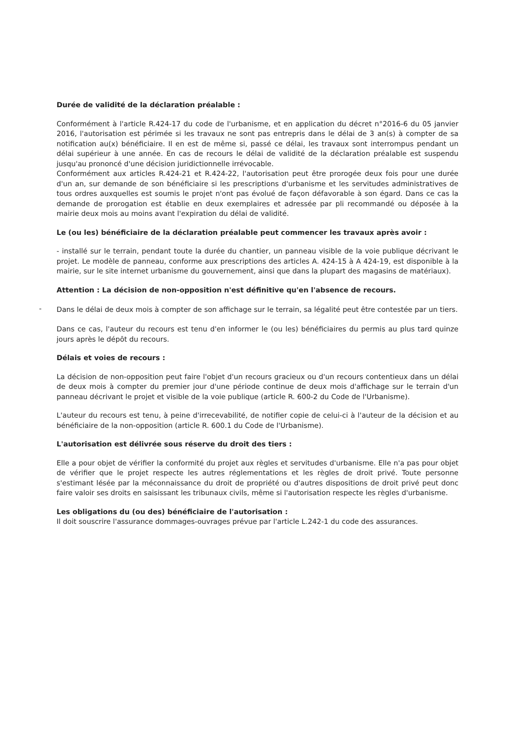Durée de validité de la déclaration préalable :
Conformément à l'article R.424-17 du code de l'urbanisme, et en application du décret n°2016-6 du 05 janvier 2016, l'autorisation est périmée si les travaux ne sont pas entrepris dans le délai de 3 an(s) à compter de sa notification au(x) bénéficiaire. Il en est de même si, passé ce délai, les travaux sont interrompus pendant un délai supérieur à une année. En cas de recours le délai de validité de la déclaration préalable est suspendu jusqu'au prononcé d'une décision juridictionnelle irrévocable.
Conformément aux articles R.424-21 et R.424-22, l'autorisation peut être prorogée deux fois pour une durée d'un an, sur demande de son bénéficiaire si les prescriptions d'urbanisme et les servitudes administratives de tous ordres auxquelles est soumis le projet n'ont pas évolué de façon défavorable à son égard. Dans ce cas la demande de prorogation est établie en deux exemplaires et adressée par pli recommandé ou déposée à la mairie deux mois au moins avant l'expiration du délai de validité.
Le (ou les) bénéficiaire de la déclaration préalable peut commencer les travaux après avoir :
- installé sur le terrain, pendant toute la durée du chantier, un panneau visible de la voie publique décrivant le projet. Le modèle de panneau, conforme aux prescriptions des articles A. 424-15 à A 424-19, est disponible à la mairie, sur le site internet urbanisme du gouvernement, ainsi que dans la plupart des magasins de matériaux).
Attention : La décision de non-opposition n'est définitive qu'en l'absence de recours.
-
Dans le délai de deux mois à compter de son affichage sur le terrain, sa légalité peut être contestée par un tiers.
Dans ce cas, l'auteur du recours est tenu d'en informer le (ou les) bénéficiaires du permis au plus tard quinze jours après le dépôt du recours.
Délais et voies de recours :
La décision de non-opposition peut faire l'objet d'un recours gracieux ou d'un recours contentieux dans un délai de deux mois à compter du premier jour d'une période continue de deux mois d'affichage sur le terrain d'un panneau décrivant le projet et visible de la voie publique (article R. 600-2 du Code de l'Urbanisme).
L'auteur du recours est tenu, à peine d'irrecevabilité, de notifier copie de celui-ci à l'auteur de la décision et au bénéficiaire de la non-opposition (article R. 600.1 du Code de l'Urbanisme).
L'autorisation est délivrée sous réserve du droit des tiers :
Elle a pour objet de vérifier la conformité du projet aux règles et servitudes d'urbanisme. Elle n'a pas pour objet de vérifier que le projet respecte les autres réglementations et les règles de droit privé. Toute personne s'estimant lésée par la méconnaissance du droit de propriété ou d'autres dispositions de droit privé peut donc faire valoir ses droits en saisissant les tribunaux civils, même si l'autorisation respecte les règles d'urbanisme.
Les obligations du (ou des) bénéficiaire de l'autorisation :
Il doit souscrire l'assurance dommages-ouvrages prévue par l'article L.242-1 du code des assurances.